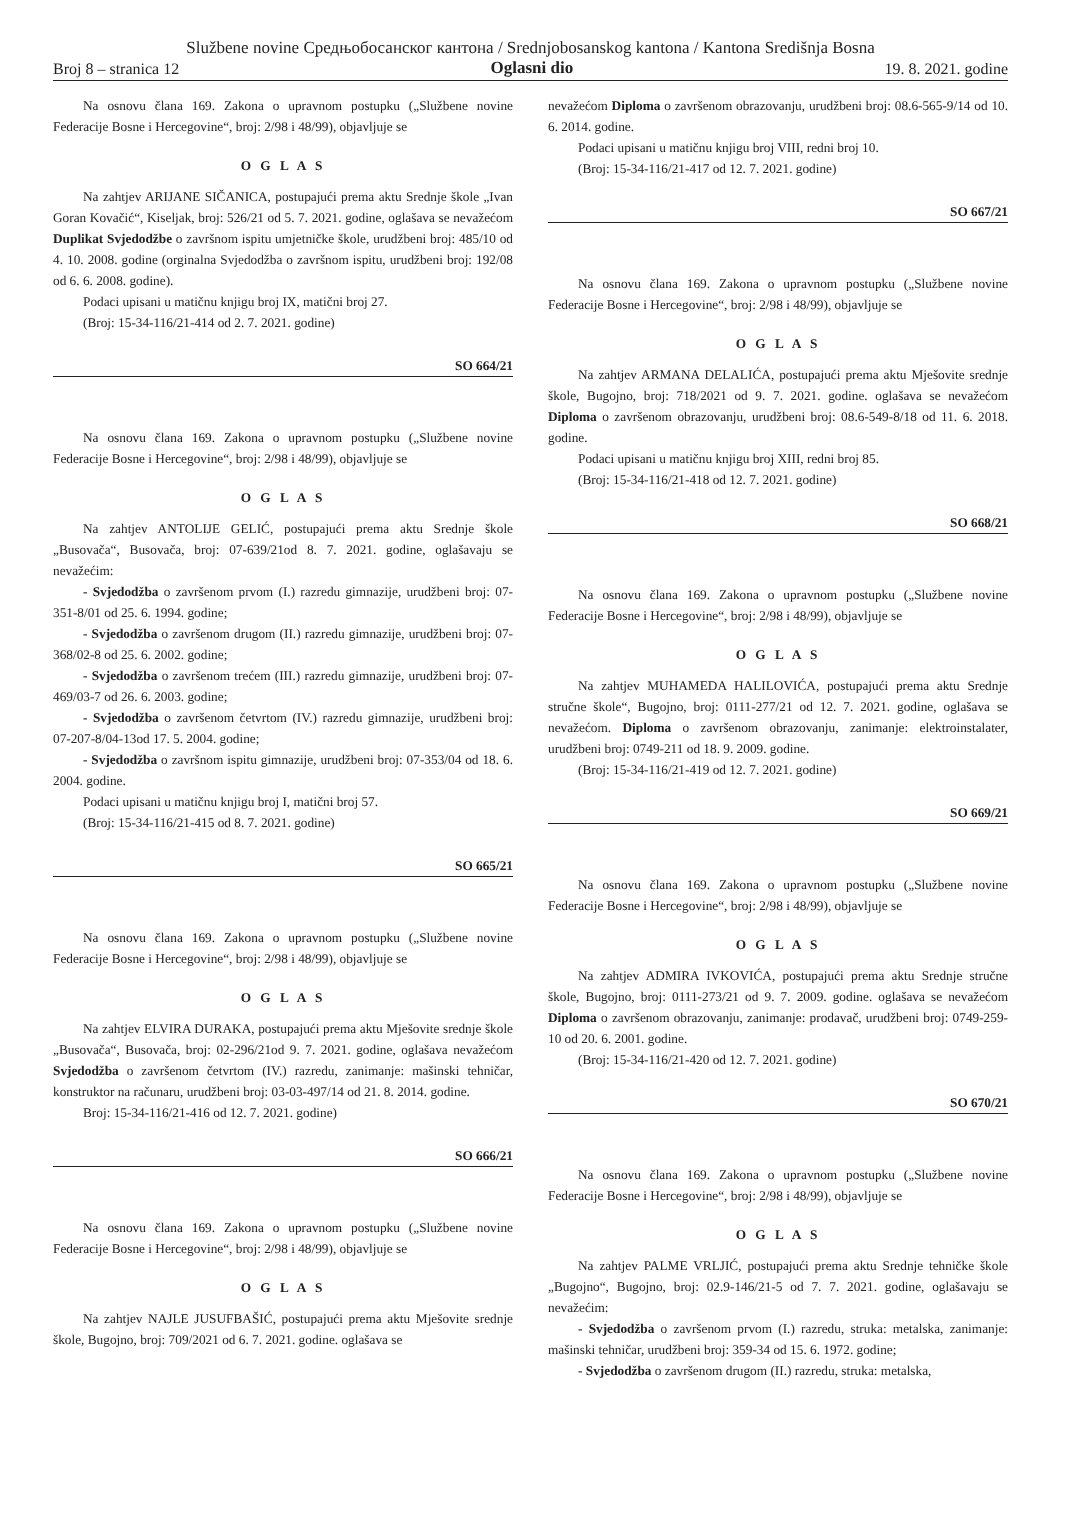Službene novine Средњобосанског кантона / Srednjobosanskog kantona / Kantona Središnja Bosna
Broj 8 – stranica 12 Oglasni dio 19. 8. 2021. godine
Na osnovu člana 169. Zakona o upravnom postupku („Službene novine Federacije Bosne i Hercegovine“, broj: 2/98 i 48/99), objavljuje se
O G L A S
Na zahtjev ARIJANE SIČANICA, postupajući prema aktu Srednje škole „Ivan Goran Kovačić“, Kiseljak, broj: 526/21 od 5. 7. 2021. godine, oglašava se nevažećom Duplikat Svjedodžbe o završnom ispitu umjetničke škole, urudžbeni broj: 485/10 od 4. 10. 2008. godine (orginalna Svjedodžba o završnom ispitu, urudžbeni broj: 192/08 od 6. 6. 2008. godine).
Podaci upisani u matičnu knjigu broj IX, matični broj 27.
(Broj: 15-34-116/21-414 od 2. 7. 2021. godine)
SO 664/21
Na osnovu člana 169. Zakona o upravnom postupku („Službene novine Federacije Bosne i Hercegovine“, broj: 2/98 i 48/99), objavljuje se
O G L A S
Na zahtjev ANTOLIJE GELIĆ, postupajući prema aktu Srednje škole „Busovača“, Busovača, broj: 07-639/21od 8. 7. 2021. godine, oglašavaju se nevažećim:
- Svjedodžba o završenom prvom (I.) razredu gimnazije, urudžbeni broj: 07-351-8/01 od 25. 6. 1994. godine;
- Svjedodžba o završenom drugom (II.) razredu gimnazije, urudžbeni broj: 07-368/02-8 od 25. 6. 2002. godine;
- Svjedodžba o završenom trećem (III.) razredu gimnazije, urudžbeni broj: 07-469/03-7 od 26. 6. 2003. godine;
- Svjedodžba o završenom četvrtom (IV.) razredu gimnazije, urudžbeni broj: 07-207-8/04-13od 17. 5. 2004. godine;
- Svjedodžba o završnom ispitu gimnazije, urudžbeni broj: 07-353/04 od 18. 6. 2004. godine.
Podaci upisani u matičnu knjigu broj I, matični broj 57.
(Broj: 15-34-116/21-415 od 8. 7. 2021. godine)
SO 665/21
Na osnovu člana 169. Zakona o upravnom postupku („Službene novine Federacije Bosne i Hercegovine“, broj: 2/98 i 48/99), objavljuje se
O G L A S
Na zahtjev ELVIRA DURAKA, postupajući prema aktu Mješovite srednje škole „Busovača“, Busovača, broj: 02-296/21od 9. 7. 2021. godine, oglašava nevažećom Svjedodžba o završenom četvrtom (IV.) razredu, zanimanje: mašinski tehničar, konstruktor na računaru, urudžbeni broj: 03-03-497/14 od 21. 8. 2014. godine.
Broj: 15-34-116/21-416 od 12. 7. 2021. godine)
SO 666/21
Na osnovu člana 169. Zakona o upravnom postupku („Službene novine Federacije Bosne i Hercegovine“, broj: 2/98 i 48/99), objavljuje se
O G L A S
Na zahtjev NAJLE JUSUFBAŠIĆ, postupajući prema aktu Mješovite srednje škole, Bugojno, broj: 709/2021 od 6. 7. 2021. godine. oglašava se
nevažećom Diploma o završenom obrazovanju, urudžbeni broj: 08.6-565-9/14 od 10. 6. 2014. godine.
Podaci upisani u matičnu knjigu broj VIII, redni broj 10.
(Broj: 15-34-116/21-417 od 12. 7. 2021. godine)
SO 667/21
Na osnovu člana 169. Zakona o upravnom postupku („Službene novine Federacije Bosne i Hercegovine“, broj: 2/98 i 48/99), objavljuje se
O G L A S
Na zahtjev ARMANA DELALIĆA, postupajući prema aktu Mješovite srednje škole, Bugojno, broj: 718/2021 od 9. 7. 2021. godine. oglašava se nevažećom Diploma o završenom obrazovanju, urudžbeni broj: 08.6-549-8/18 od 11. 6. 2018. godine.
Podaci upisani u matičnu knjigu broj XIII, redni broj 85.
(Broj: 15-34-116/21-418 od 12. 7. 2021. godine)
SO 668/21
Na osnovu člana 169. Zakona o upravnom postupku („Službene novine Federacije Bosne i Hercegovine“, broj: 2/98 i 48/99), objavljuje se
O G L A S
Na zahtjev MUHAMEDA HALILOVIĆA, postupajući prema aktu Srednje stručne škole“, Bugojno, broj: 0111-277/21 od 12. 7. 2021. godine, oglašava se nevažećom. Diploma o završenom obrazovanju, zanimanje: elektroinstalater, urudžbeni broj: 0749-211 od 18. 9. 2009. godine.
(Broj: 15-34-116/21-419 od 12. 7. 2021. godine)
SO 669/21
Na osnovu člana 169. Zakona o upravnom postupku („Službene novine Federacije Bosne i Hercegovine“, broj: 2/98 i 48/99), objavljuje se
O G L A S
Na zahtjev ADMIRA IVKOVIĆA, postupajući prema aktu Srednje stručne škole, Bugojno, broj: 0111-273/21 od 9. 7. 2009. godine. oglašava se nevažećom Diploma o završenom obrazovanju, zanimanje: prodavač, urudžbeni broj: 0749-259-10 od 20. 6. 2001. godine.
(Broj: 15-34-116/21-420 od 12. 7. 2021. godine)
SO 670/21
Na osnovu člana 169. Zakona o upravnom postupku („Službene novine Federacije Bosne i Hercegovine“, broj: 2/98 i 48/99), objavljuje se
O G L A S
Na zahtjev PALME VRLJIĆ, postupajući prema aktu Srednje tehničke škole „Bugojno“, Bugojno, broj: 02.9-146/21-5 od 7. 7. 2021. godine, oglašavaju se nevažećim:
- Svjedodžba o završenom prvom (I.) razredu, struka: metalska, zanimanje: mašinski tehničar, urudžbeni broj: 359-34 od 15. 6. 1972. godine;
- Svjedodžba o završenom drugom (II.) razredu, struka: metalska,